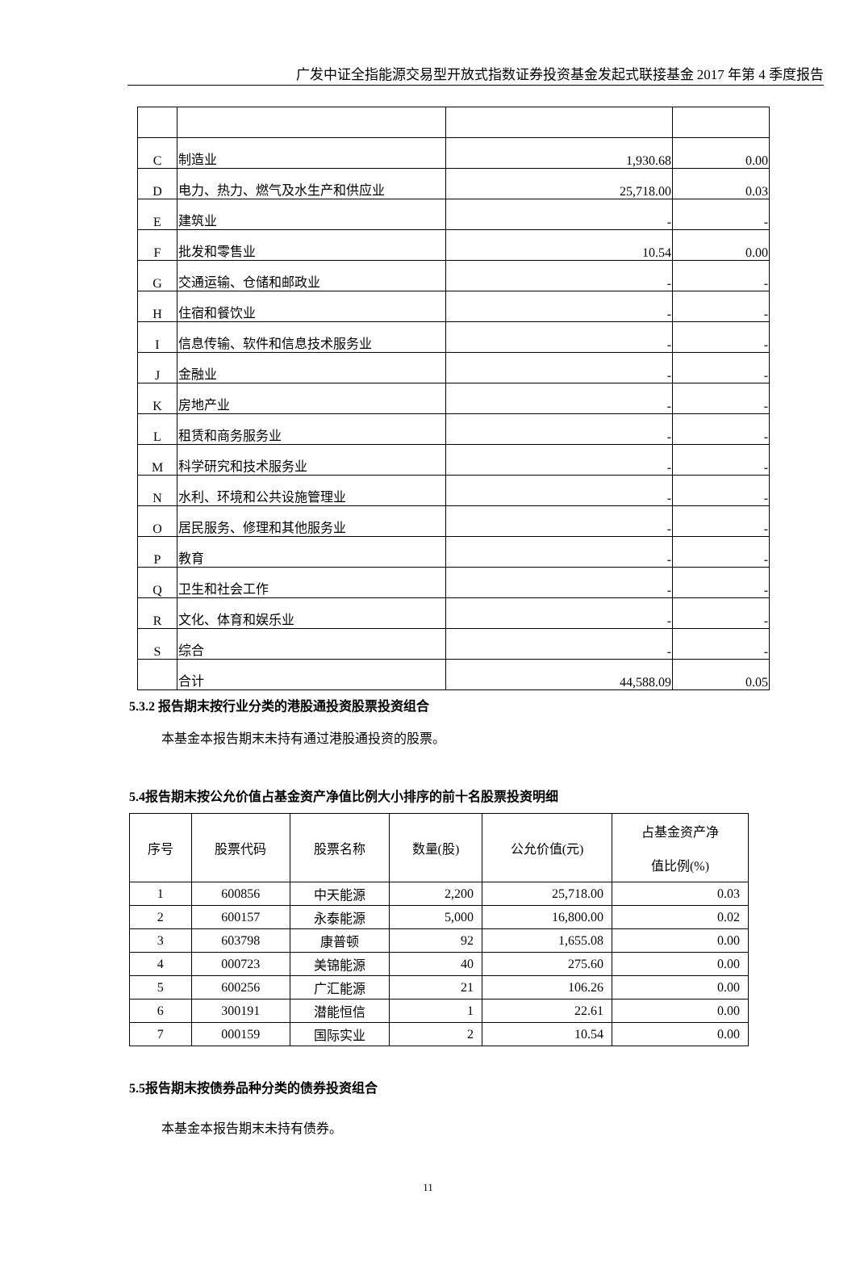广发中证全指能源交易型开放式指数证券投资基金发起式联接基金 2017 年第 4 季度报告
| C | 制造业 | 1,930.68 | 0.00 |
| D | 电力、热力、燃气及水生产和供应业 | 25,718.00 | 0.03 |
| E | 建筑业 | - | - |
| F | 批发和零售业 | 10.54 | 0.00 |
| G | 交通运输、仓储和邮政业 | - | - |
| H | 住宿和餐饮业 | - | - |
| I | 信息传输、软件和信息技术服务业 | - | - |
| J | 金融业 | - | - |
| K | 房地产业 | - | - |
| L | 租赁和商务服务业 | - | - |
| M | 科学研究和技术服务业 | - | - |
| N | 水利、环境和公共设施管理业 | - | - |
| O | 居民服务、修理和其他服务业 | - | - |
| P | 教育 | - | - |
| Q | 卫生和社会工作 | - | - |
| R | 文化、体育和娱乐业 | - | - |
| S | 综合 | - | - |
| | 合计 | 44,588.09 | 0.05 |
5.3.2 报告期末按行业分类的港股通投资股票投资组合
本基金本报告期末未持有通过港股通投资的股票。
5.4报告期末按公允价值占基金资产净值比例大小排序的前十名股票投资明细
| 序号 | 股票代码 | 股票名称 | 数量(股) | 公允价值(元) | 占基金资产净 值比例(%) |
| --- | --- | --- | --- | --- | --- |
| 1 | 600856 | 中天能源 | 2,200 | 25,718.00 | 0.03 |
| 2 | 600157 | 永泰能源 | 5,000 | 16,800.00 | 0.02 |
| 3 | 603798 | 康普顿 | 92 | 1,655.08 | 0.00 |
| 4 | 000723 | 美锦能源 | 40 | 275.60 | 0.00 |
| 5 | 600256 | 广汇能源 | 21 | 106.26 | 0.00 |
| 6 | 300191 | 潜能恒信 | 1 | 22.61 | 0.00 |
| 7 | 000159 | 国际实业 | 2 | 10.54 | 0.00 |
5.5报告期末按债券品种分类的债券投资组合
本基金本报告期末未持有债券。
11